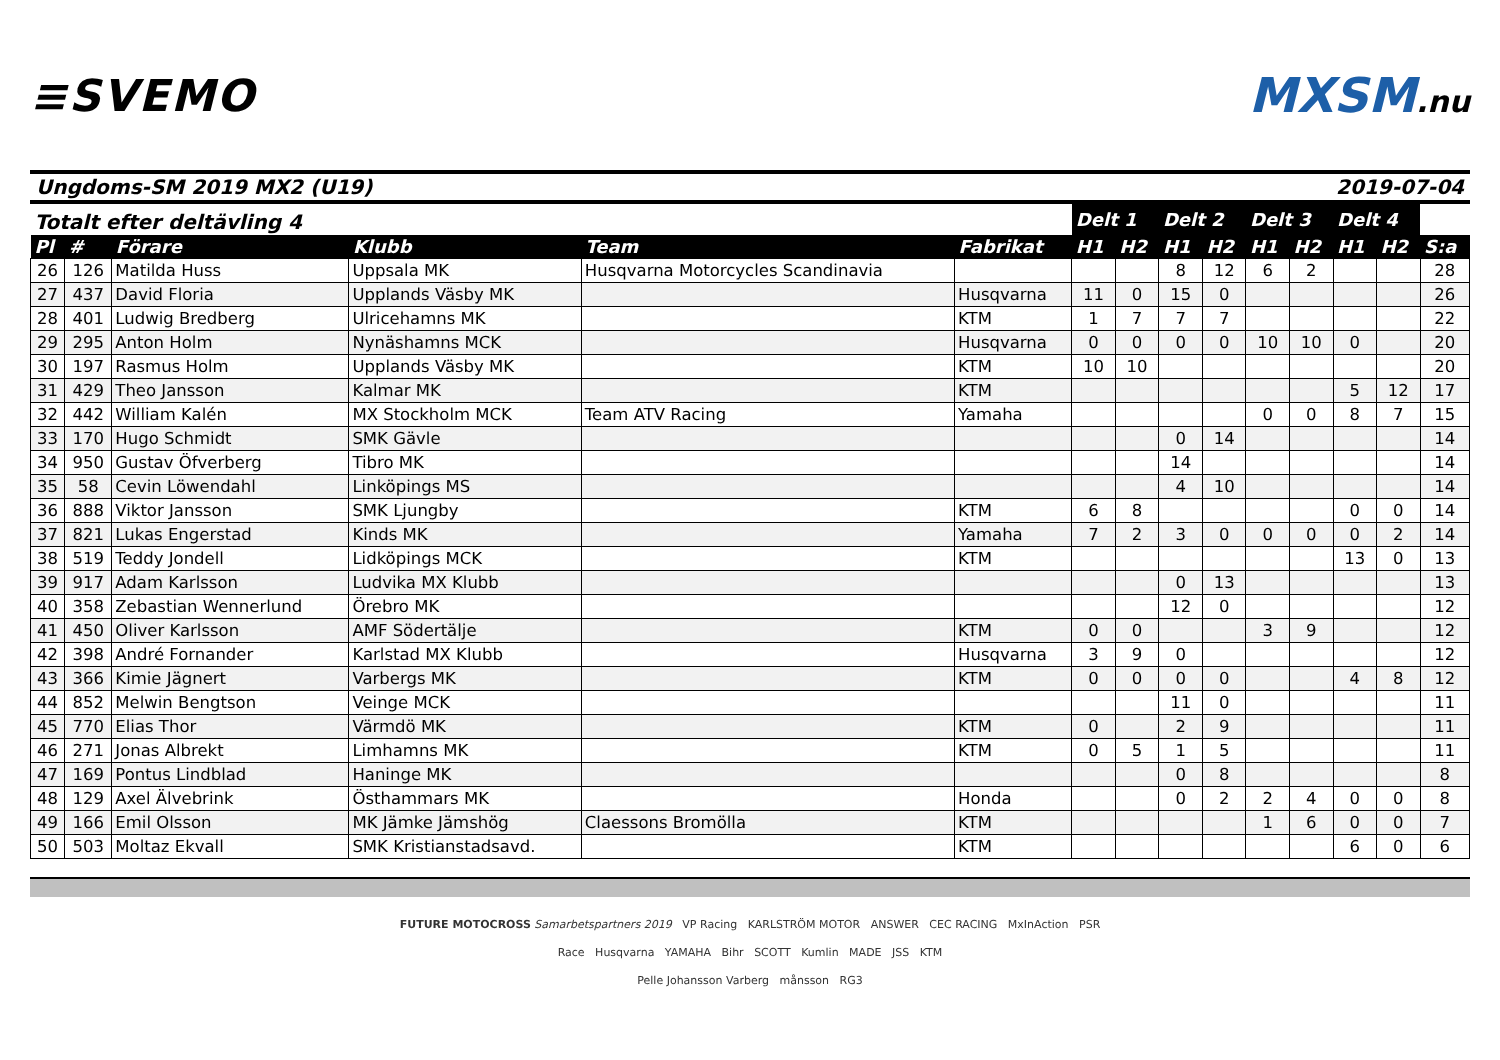≡SVEMO MXSM.nu
Ungdoms-SM 2019 MX2 (U19) 2019-07-04
| Totalt efter deltävling 4 | | | | | | Delt 1 | | Delt 2 | | Delt 3 | | Delt 4 | | |
| --- | --- | --- | --- | --- | --- | --- | --- | --- | --- | --- | --- | --- | --- | --- |
| Pl | # | Förare | Klubb | Team | Fabrikat | H1 | H2 | H1 | H2 | H1 | H2 | H1 | H2 | S:a |
| 26 | 126 | Matilda Huss | Uppsala MK | Husqvarna Motorcycles Scandinavia | | | | 8 | 12 | 6 | 2 | | | 28 |
| 27 | 437 | David Floria | Upplands Väsby MK | | Husqvarna | 11 | 0 | 15 | 0 | | | | | 26 |
| 28 | 401 | Ludwig Bredberg | Ulricehamns MK | | KTM | 1 | 7 | 7 | 7 | | | | | 22 |
| 29 | 295 | Anton Holm | Nynäshamns MCK | | Husqvarna | 0 | 0 | 0 | 0 | 10 | 10 | 0 | | 20 |
| 30 | 197 | Rasmus Holm | Upplands Väsby MK | | KTM | 10 | 10 | | | | | | | 20 |
| 31 | 429 | Theo Jansson | Kalmar MK | | KTM | | | | | | | 5 | 12 | 17 |
| 32 | 442 | William Kalén | MX Stockholm MCK | Team ATV Racing | Yamaha | | | | | 0 | 0 | 8 | 7 | 15 |
| 33 | 170 | Hugo Schmidt | SMK Gävle | | | | | 0 | 14 | | | | | 14 |
| 34 | 950 | Gustav Öfverberg | Tibro MK | | | | | 14 | | | | | | 14 |
| 35 | 58 | Cevin Löwendahl | Linköpings MS | | | | | 4 | 10 | | | | | 14 |
| 36 | 888 | Viktor Jansson | SMK Ljungby | | KTM | 6 | 8 | | | | | 0 | 0 | 14 |
| 37 | 821 | Lukas Engerstad | Kinds MK | | Yamaha | 7 | 2 | 3 | 0 | 0 | 0 | 0 | 2 | 14 |
| 38 | 519 | Teddy Jondell | Lidköpings MCK | | KTM | | | | | | | 13 | 0 | 13 |
| 39 | 917 | Adam Karlsson | Ludvika MX Klubb | | | | | 0 | 13 | | | | | 13 |
| 40 | 358 | Zebastian Wennerlund | Örebro MK | | | | | 12 | 0 | | | | | 12 |
| 41 | 450 | Oliver Karlsson | AMF Södertälje | | KTM | 0 | 0 | | | 3 | 9 | | | 12 |
| 42 | 398 | André Fornander | Karlstad MX Klubb | | Husqvarna | 3 | 9 | 0 | | | | | | 12 |
| 43 | 366 | Kimie Jägnert | Varbergs MK | | KTM | 0 | 0 | 0 | 0 | | | 4 | 8 | 12 |
| 44 | 852 | Melwin Bengtson | Veinge MCK | | | | | 11 | 0 | | | | | 11 |
| 45 | 770 | Elias Thor | Värmdö MK | | KTM | 0 | | 2 | 9 | | | | | 11 |
| 46 | 271 | Jonas Albrekt | Limhamns MK | | KTM | 0 | 5 | 1 | 5 | | | | | 11 |
| 47 | 169 | Pontus Lindblad | Haninge MK | | | | | 0 | 8 | | | | | 8 |
| 48 | 129 | Axel Älvebrink | Östhammars MK | | Honda | | | 0 | 2 | 2 | 4 | 0 | 0 | 8 |
| 49 | 166 | Emil Olsson | MK Jämke Jämshög | Claessons Bromölla | KTM | | | | | 1 | 6 | 0 | 0 | 7 |
| 50 | 503 | Moltaz Ekvall | SMK Kristianstadsavd. | | KTM | | | | | | | 6 | 0 | 6 |
FUTURE MOTOCROSS Samarbetspartners 2019 VP Racing KARLSTRÖM MOTOR ANSWER CEC RACING MxInAction PSR
Race Husqvarna YAMAHA Bihr SCOTT Kumlin MADE JSS KTM
Pelle Johansson Varberg månsson RG3